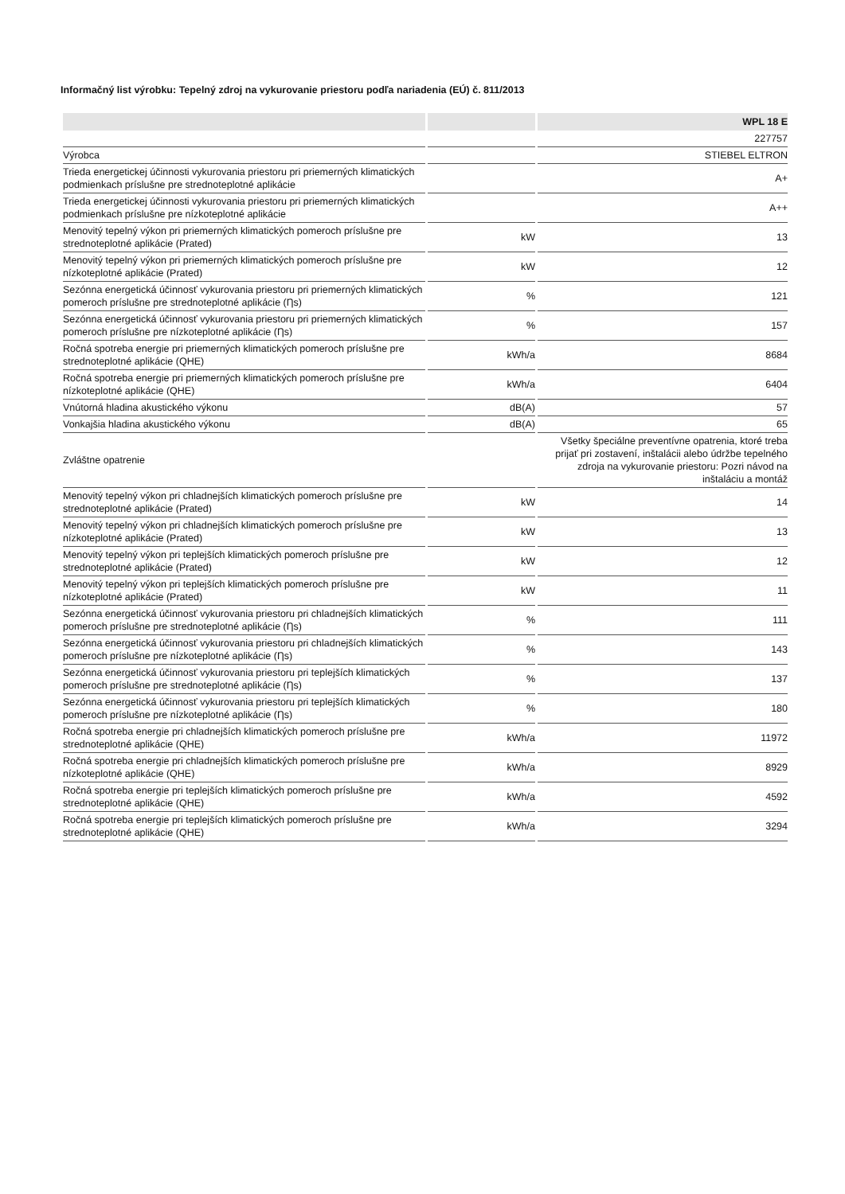Informačný list výrobku: Tepelný zdroj na vykurovanie priestoru podľa nariadenia (EÚ) č. 811/2013
| | | WPL 18 E |
| --- | --- | --- |
| | | 227757 |
| Výrobca | | STIEBEL ELTRON |
| Trieda energetickej účinnosti vykurovania priestoru pri priemerných klimatických podmienkach príslušne pre strednoteplotné aplikácie | | A+ |
| Trieda energetickej účinnosti vykurovania priestoru pri priemerných klimatických podmienkach príslušne pre nízkoteplotné aplikácie | | A++ |
| Menovitý tepelný výkon pri priemerných klimatických pomeroch príslušne pre strednoteplotné aplikácie (Prated) | kW | 13 |
| Menovitý tepelný výkon pri priemerných klimatických pomeroch príslušne pre nízkoteplotné aplikácie (Prated) | kW | 12 |
| Sezónna energetická účinnosť vykurovania priestoru pri priemerných klimatických pomeroch príslušne pre strednoteplotné aplikácie (Ƞs) | % | 121 |
| Sezónna energetická účinnosť vykurovania priestoru pri priemerných klimatických pomeroch príslušne pre nízkoteplotné aplikácie (Ƞs) | % | 157 |
| Ročná spotreba energie pri priemerných klimatických pomeroch príslušne pre strednoteplotné aplikácie (QHE) | kWh/a | 8684 |
| Ročná spotreba energie pri priemerných klimatických pomeroch príslušne pre nízkoteplotné aplikácie (QHE) | kWh/a | 6404 |
| Vnútorná hladina akustického výkonu | dB(A) | 57 |
| Vonkajšia hladina akustického výkonu | dB(A) | 65 |
| Zvláštne opatrenie | | Všetky špeciálne preventívne opatrenia, ktoré treba prijať pri zostavení, inštalácii alebo údržbe tepelného zdroja na vykurovanie priestoru: Pozri návod na inštaláciu a montáž |
| Menovitý tepelný výkon pri chladnejších klimatických pomeroch príslušne pre strednoteplotné aplikácie (Prated) | kW | 14 |
| Menovitý tepelný výkon pri chladnejších klimatických pomeroch príslušne pre nízkoteplotné aplikácie (Prated) | kW | 13 |
| Menovitý tepelný výkon pri teplejších klimatických pomeroch príslušne pre strednoteplotné aplikácie (Prated) | kW | 12 |
| Menovitý tepelný výkon pri teplejších klimatických pomeroch príslušne pre nízkoteplotné aplikácie (Prated) | kW | 11 |
| Sezónna energetická účinnosť vykurovania priestoru pri chladnejších klimatických pomeroch príslušne pre strednoteplotné aplikácie (Ƞs) | % | 111 |
| Sezónna energetická účinnosť vykurovania priestoru pri chladnejších klimatických pomeroch príslušne pre nízkoteplotné aplikácie (Ƞs) | % | 143 |
| Sezónna energetická účinnosť vykurovania priestoru pri teplejších klimatických pomeroch príslušne pre strednoteplotné aplikácie (Ƞs) | % | 137 |
| Sezónna energetická účinnosť vykurovania priestoru pri teplejších klimatických pomeroch príslušne pre nízkoteplotné aplikácie (Ƞs) | % | 180 |
| Ročná spotreba energie pri chladnejších klimatických pomeroch príslušne pre strednoteplotné aplikácie (QHE) | kWh/a | 11972 |
| Ročná spotreba energie pri chladnejších klimatických pomeroch príslušne pre nízkoteplotné aplikácie (QHE) | kWh/a | 8929 |
| Ročná spotreba energie pri teplejších klimatických pomeroch príslušne pre strednoteplotné aplikácie (QHE) | kWh/a | 4592 |
| Ročná spotreba energie pri teplejších klimatických pomeroch príslušne pre strednoteplotné aplikácie (QHE) | kWh/a | 3294 |